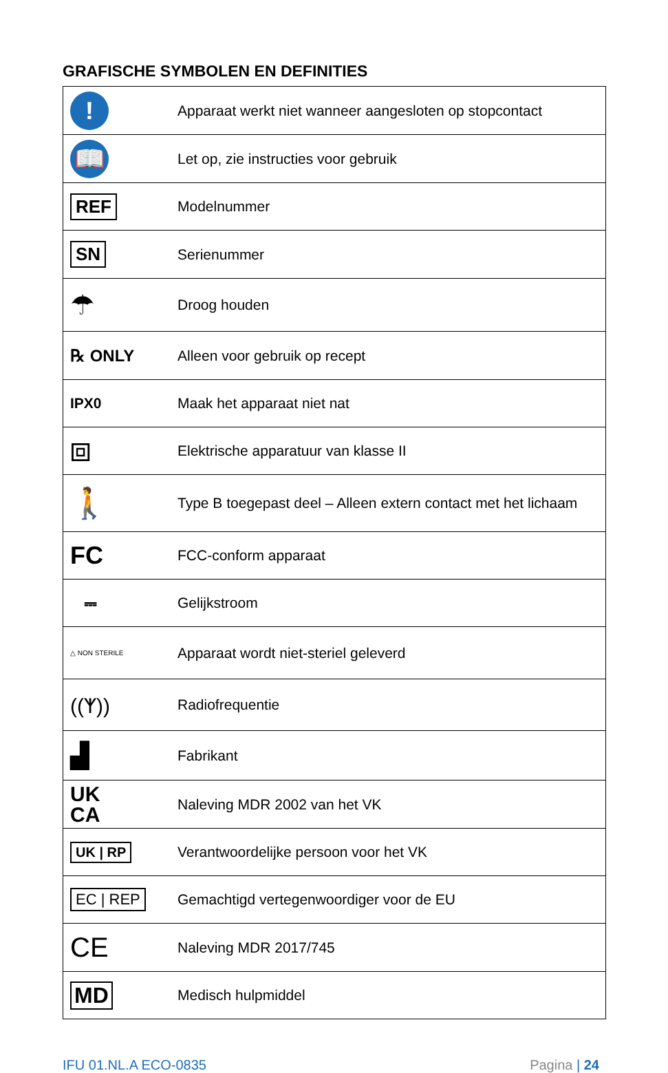GRAFISCHE SYMBOLEN EN DEFINITIES
| ! | Apparaat werkt niet wanneer aangesloten op stopcontact |
| 📖 | Let op, zie instructies voor gebruik |
| REF | Modelnummer |
| SN | Serienummer |
| ☂ | Droog houden |
| ℞ ONLY | Alleen voor gebruik op recept |
| IPX0 | Maak het apparaat niet nat |
| ⧈ | Elektrische apparatuur van klasse II |
| 🚶 | Type B toegepast deel – Alleen extern contact met het lichaam |
| FC | FCC-conform apparaat |
| ⎓ | Gelijkstroom |
| △ NON STERILE | Apparaat wordt niet-steriel geleverd |
| ((ᛉ)) | Radiofrequentie |
| ▟ | Fabrikant |
| UK CA | Naleving MDR 2002 van het VK |
| UK / RP | Verantwoordelijke persoon voor het VK |
| EC / REP | Gemachtigd vertegenwoordiger voor de EU |
| CE | Naleving MDR 2017/745 |
| MD | Medisch hulpmiddel |
IFU 01.NL.A ECO-0835 Pagina | 24